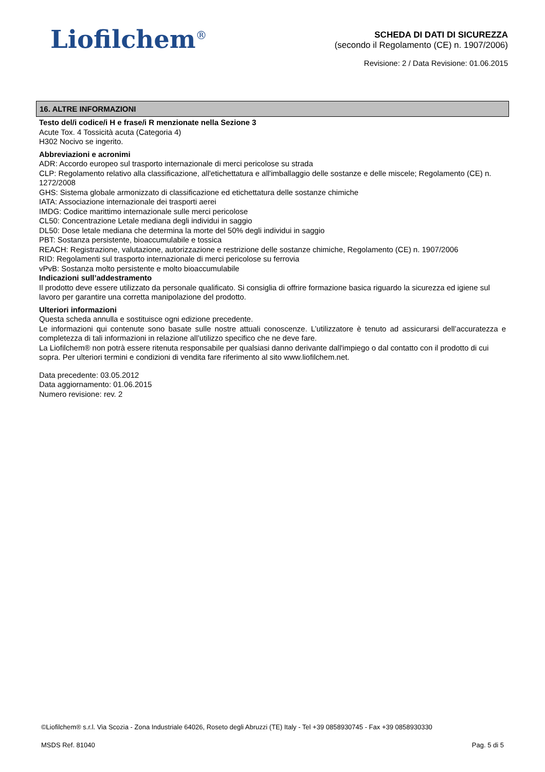Liofilchem<sup>®</sup>
SCHEDA DI DATI DI SICUREZZA
(secondo il Regolamento (CE) n. 1907/2006)
Revisione: 2 / Data Revisione: 01.06.2015
16. ALTRE INFORMAZIONI
Testo del/i codice/i H e frase/i R menzionate nella Sezione 3
Acute Tox. 4 Tossicità acuta (Categoria 4)
H302 Nocivo se ingerito.
Abbreviazioni e acronimi
ADR: Accordo europeo sul trasporto internazionale di merci pericolose su strada
CLP: Regolamento relativo alla classificazione, all'etichettatura e all'imballaggio delle sostanze e delle miscele; Regolamento (CE) n. 1272/2008
GHS: Sistema globale armonizzato di classificazione ed etichettatura delle sostanze chimiche
IATA: Associazione internazionale dei trasporti aerei
IMDG: Codice marittimo internazionale sulle merci pericolose
CL50: Concentrazione Letale mediana degli individui in saggio
DL50: Dose letale mediana che determina la morte del 50% degli individui in saggio
PBT: Sostanza persistente, bioaccumulabile e tossica
REACH: Registrazione, valutazione, autorizzazione e restrizione delle sostanze chimiche, Regolamento (CE) n. 1907/2006
RID: Regolamenti sul trasporto internazionale di merci pericolose su ferrovia
vPvB: Sostanza molto persistente e molto bioaccumulabile
Indicazioni sull’addestramento
Il prodotto deve essere utilizzato da personale qualificato. Si consiglia di offrire formazione basica riguardo la sicurezza ed igiene sul lavoro per garantire una corretta manipolazione del prodotto.
Ulteriori informazioni
Questa scheda annulla e sostituisce ogni edizione precedente.
Le informazioni qui contenute sono basate sulle nostre attuali conoscenze. L’utilizzatore è tenuto ad assicurarsi dell’accuratezza e completezza di tali informazioni in relazione all’utilizzo specifico che ne deve fare.
La Liofilchem® non potrà essere ritenuta responsabile per qualsiasi danno derivante dall'impiego o dal contatto con il prodotto di cui sopra. Per ulteriori termini e condizioni di vendita fare riferimento al sito www.liofilchem.net.
Data precedente: 03.05.2012
Data aggiornamento: 01.06.2015
Numero revisione: rev. 2
©Liofilchem® s.r.l. Via Scozia - Zona Industriale 64026, Roseto degli Abruzzi (TE) Italy - Tel +39 0858930745 - Fax +39 0858930330
MSDS Ref. 81040 Pag. 5 di 5